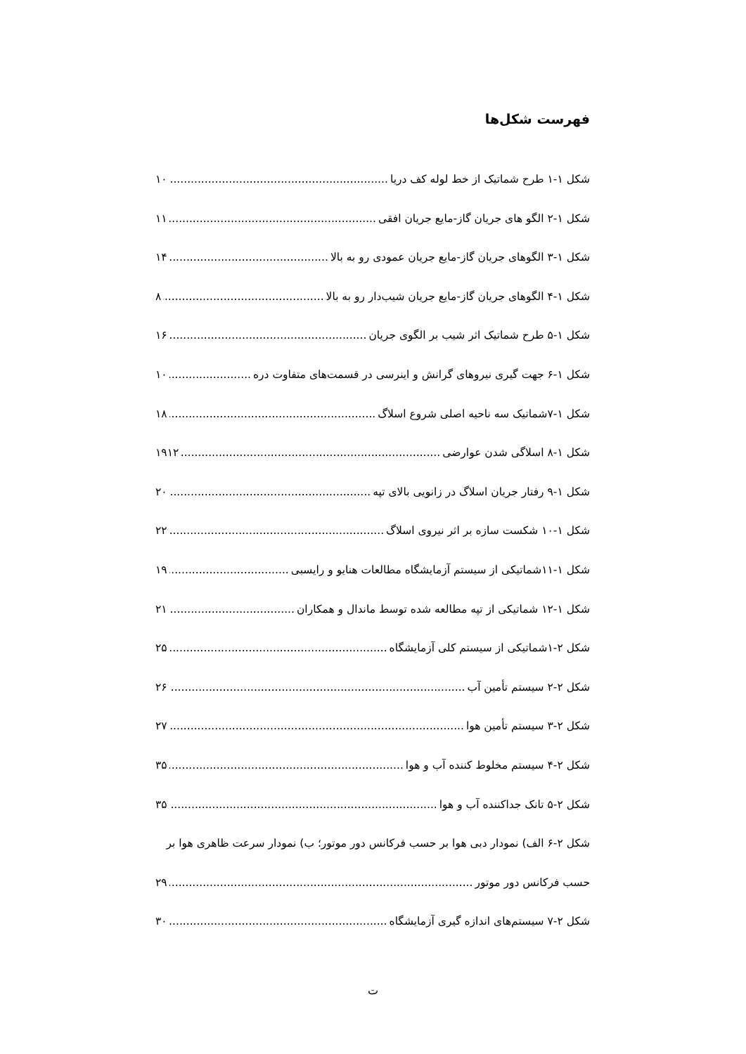فهرست شکل‌ها
شکل ۱-۱ طرح شماتیک از خط لوله کف دریا ۱۰
شکل ۱-۲ الگو های جریان گاز-مایع جریان افقی ۱۱
شکل ۱-۳ الگوهای جریان گاز-مایع جریان عمودی رو به بالا ۱۴
شکل ۱-۴ الگوهای جریان گاز-مایع جریان شیب‌دار رو به بالا ۸
شکل ۱-۵ طرح شماتیک اثر شیب بر الگوی جریان ۱۶
شکل ۱-۶ جهت گیری نیروهای گرانش و اینرسی در قسمت‌های متفاوت دره ۱۰
شکل ۱-۷شماتیک سه ناحیه اصلی شروع اسلاگ ۱۸
شکل ۱-۸ اسلاگی شدن عوارضی ۱۹۱۲
شکل ۱-۹ رفتار جریان اسلاگ در زانویی بالای تپه ۲۰
شکل ۱-۱۰ شکست سازه بر اثر نیروی اسلاگ ۲۲
شکل ۱-۱۱شماتیکی از سیستم آزمایشگاه مطالعات هنایو و رایسبی ۱۹
شکل ۱-۱۲ شماتیکی از تپه مطالعه شده توسط ماندال و همکاران ۲۱
شکل ۲-۱شماتیکی از سیستم کلی آزمایشگاه ۲۵
شکل ۲-۲ سیستم تأمین آب ۲۶
شکل ۲-۳ سیستم تأمین هوا ۲۷
شکل ۲-۴ سیستم مخلوط کننده آب و هوا ۳۵
شکل ۲-۵ تانک جداکننده آب و هوا ۳۵
شکل ۲-۶ الف) نمودار دبی هوا بر حسب فرکانس دور موتور؛ ب) نمودار سرعت ظاهری هوا بر
حسب فرکانس دور موتور ۲۹
شکل ۲-۷ سیستم‌های اندازه گیری آزمایشگاه ۳۰
ت